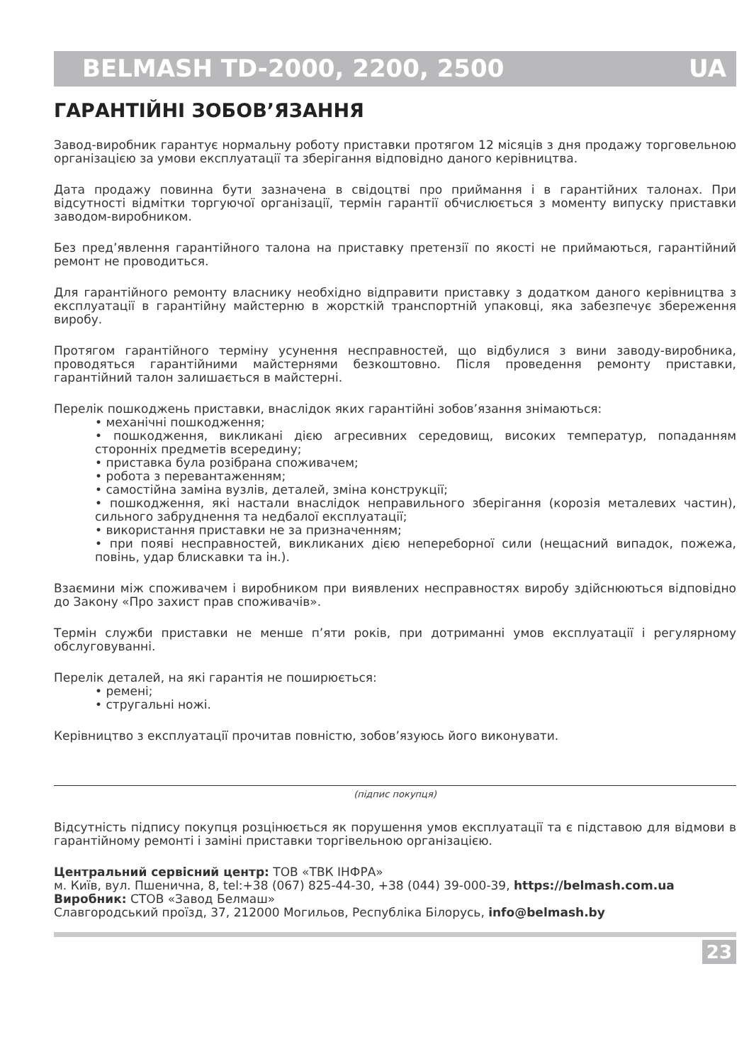BELMASH TD-2000, 2200, 2500 UA
ГАРАНТІЙНІ ЗОБОВ’ЯЗАННЯ
Завод-виробник гарантує нормальну роботу приставки протягом 12 місяців з дня продажу торговельною організацією за умови експлуатації та зберігання відповідно даного керівництва.
Дата продажу повинна бути зазначена в свідоцтві про приймання і в гарантійних талонах. При відсутності відмітки торгуючої організації, термін гарантії обчислюється з моменту випуску приставки заводом-виробником.
Без пред’явлення гарантійного талона на приставку претензії по якості не приймаються, гарантійний ремонт не проводиться.
Для гарантійного ремонту власнику необхідно відправити приставку з додатком даного керівництва з експлуатації в гарантійну майстерню в жорсткій транспортній упаковці, яка забезпечує збереження виробу.
Протягом гарантійного терміну усунення несправностей, що відбулися з вини заводу-виробника, проводяться гарантійними майстернями безкоштовно. Після проведення ремонту приставки, гарантійний талон залишається в майстерні.
Перелік пошкоджень приставки, внаслідок яких гарантійні зобов’язання знімаються:
• механічні пошкодження;
• пошкодження, викликані дією агресивних середовищ, високих температур, попаданням сторонніх предметів всередину;
• приставка була розібрана споживачем;
• робота з перевантаженням;
• самостійна заміна вузлів, деталей, зміна конструкції;
• пошкодження, які настали внаслідок неправильного зберігання (корозія металевих частин), сильного забруднення та недбалої експлуатації;
• використання приставки не за призначенням;
• при появі несправностей, викликаних дією непереборної сили (нещасний випадок, пожежа, повінь, удар блискавки та ін.).
Взаємини між споживачем і виробником при виявлених несправностях виробу здійснюються відповідно до Закону «Про захист прав споживачів».
Термін служби приставки не менше п’яти років, при дотриманні умов експлуатації і регулярному обслуговуванні.
Перелік деталей, на які гарантія не поширюється:
• ремені;
• стругальні ножі.
Керівництво з експлуатації прочитав повністю, зобов’язуюсь його виконувати.
(підпис покупця)
Відсутність підпису покупця розцінюється як порушення умов експлуатації та є підставою для відмови в гарантійному ремонті і заміні приставки торгівельною організацією.
Центральний сервісний центр: ТОВ «ТВК ІНФРА»
м. Київ, вул. Пшенична, 8, tel:+38 (067) 825-44-30, +38 (044) 39-000-39, https://belmash.com.ua
Виробник: СТОВ «Завод Белмаш»
Славгородський проїзд, 37, 212000 Могильов, Республіка Білорусь, info@belmash.by
23